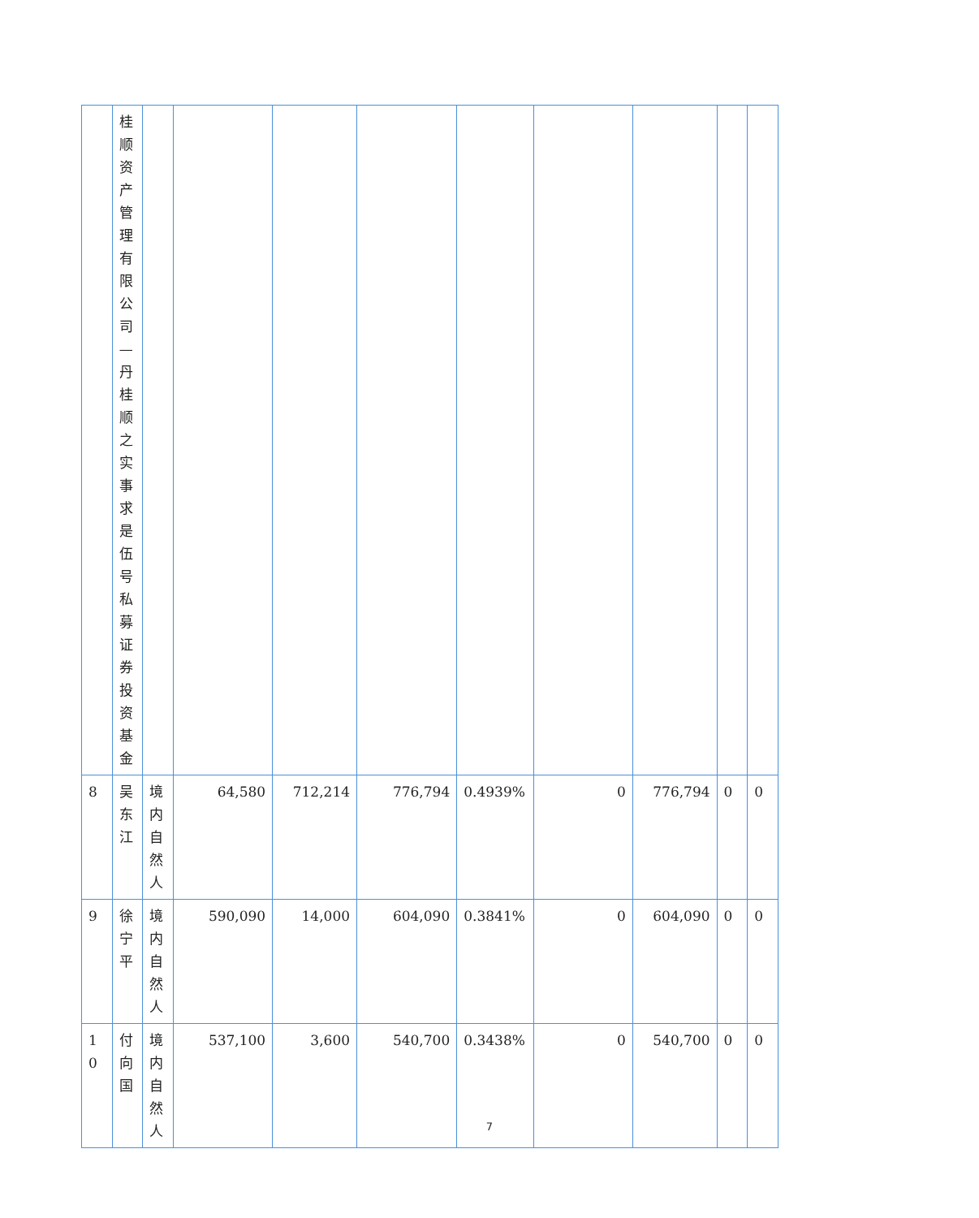| | 桂顺资产管理有限公司—丹桂顺之实事求是伍号私募证券投资基金 | | | | | | | | | |
| 8 | 吴东江 | 境内自然人 | 64,580 | 712,214 | 776,794 | 0.4939% | 0 | 776,794 | 0 | 0 |
| 9 | 徐宁平 | 境内自然人 | 590,090 | 14,000 | 604,090 | 0.3841% | 0 | 604,090 | 0 | 0 |
| 1 0 | 付向国 | 境内自然人 | 537,100 | 3,600 | 540,700 | 0.3438% | 0 | 540,700 | 0 | 0 |
7